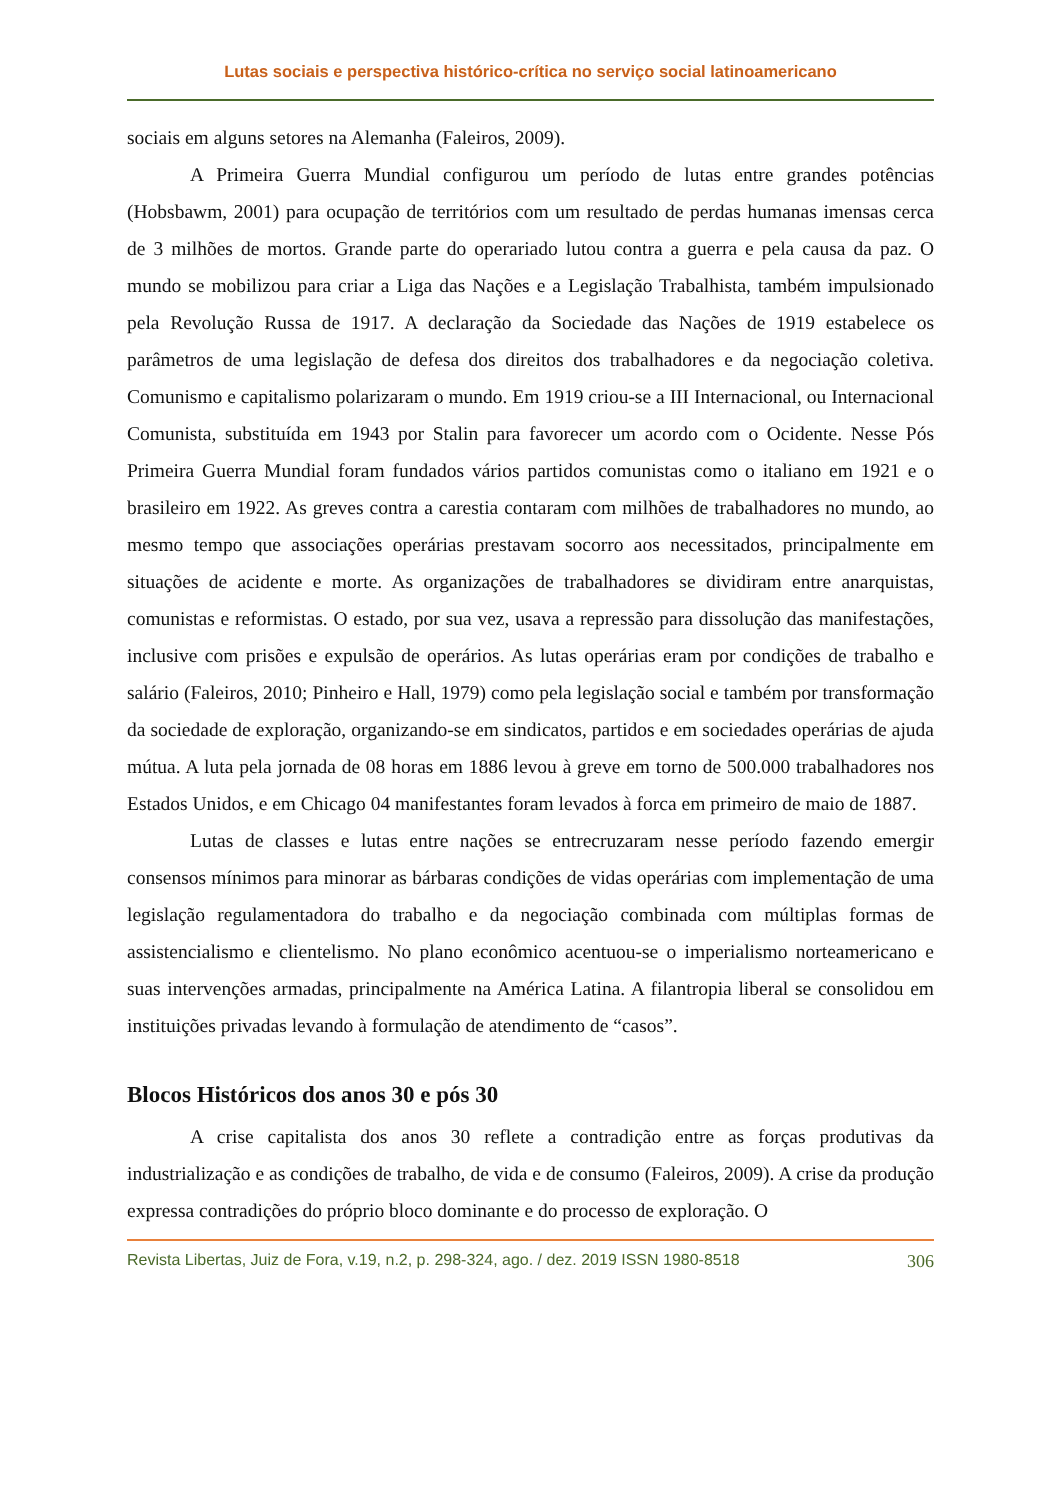Lutas sociais e perspectiva histórico-crítica no serviço social latinoamericano
sociais em alguns setores na Alemanha (Faleiros, 2009).
A Primeira Guerra Mundial configurou um período de lutas entre grandes potências (Hobsbawm, 2001) para ocupação de territórios com um resultado de perdas humanas imensas cerca de 3 milhões de mortos. Grande parte do operariado lutou contra a guerra e pela causa da paz. O mundo se mobilizou para criar a Liga das Nações e a Legislação Trabalhista, também impulsionado pela Revolução Russa de 1917. A declaração da Sociedade das Nações de 1919 estabelece os parâmetros de uma legislação de defesa dos direitos dos trabalhadores e da negociação coletiva. Comunismo e capitalismo polarizaram o mundo. Em 1919 criou-se a III Internacional, ou Internacional Comunista, substituída em 1943 por Stalin para favorecer um acordo com o Ocidente. Nesse Pós Primeira Guerra Mundial foram fundados vários partidos comunistas como o italiano em 1921 e o brasileiro em 1922. As greves contra a carestia contaram com milhões de trabalhadores no mundo, ao mesmo tempo que associações operárias prestavam socorro aos necessitados, principalmente em situações de acidente e morte. As organizações de trabalhadores se dividiram entre anarquistas, comunistas e reformistas. O estado, por sua vez, usava a repressão para dissolução das manifestações, inclusive com prisões e expulsão de operários. As lutas operárias eram por condições de trabalho e salário (Faleiros, 2010; Pinheiro e Hall, 1979) como pela legislação social e também por transformação da sociedade de exploração, organizando-se em sindicatos, partidos e em sociedades operárias de ajuda mútua. A luta pela jornada de 08 horas em 1886 levou à greve em torno de 500.000 trabalhadores nos Estados Unidos, e em Chicago 04 manifestantes foram levados à forca em primeiro de maio de 1887.
Lutas de classes e lutas entre nações se entrecruzaram nesse período fazendo emergir consensos mínimos para minorar as bárbaras condições de vidas operárias com implementação de uma legislação regulamentadora do trabalho e da negociação combinada com múltiplas formas de assistencialismo e clientelismo. No plano econômico acentuou-se o imperialismo norteamericano e suas intervenções armadas, principalmente na América Latina. A filantropia liberal se consolidou em instituições privadas levando à formulação de atendimento de “casos”.
Blocos Históricos dos anos 30 e pós 30
A crise capitalista dos anos 30 reflete a contradição entre as forças produtivas da industrialização e as condições de trabalho, de vida e de consumo (Faleiros, 2009). A crise da produção expressa contradições do próprio bloco dominante e do processo de exploração. O
Revista Libertas, Juiz de Fora, v.19, n.2, p. 298-324, ago. / dez. 2019 ISSN 1980-8518 306